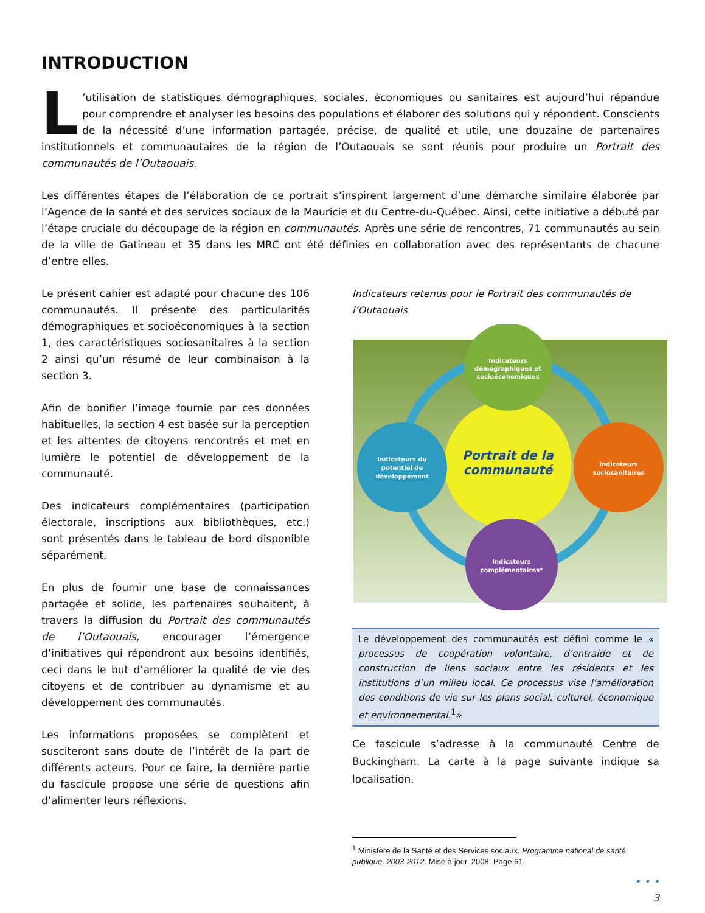INTRODUCTION
L’utilisation de statistiques démographiques, sociales, économiques ou sanitaires est aujourd’hui répandue pour comprendre et analyser les besoins des populations et élaborer des solutions qui y répondent. Conscients de la nécessité d’une information partagée, précise, de qualité et utile, une douzaine de partenaires institutionnels et communautaires de la région de l’Outaouais se sont réunis pour produire un Portrait des communautés de l’Outaouais.
Les différentes étapes de l’élaboration de ce portrait s’inspirent largement d’une démarche similaire élaborée par l’Agence de la santé et des services sociaux de la Mauricie et du Centre-du-Québec. Ainsi, cette initiative a débuté par l’étape cruciale du découpage de la région en communautés. Après une série de rencontres, 71 communautés au sein de la ville de Gatineau et 35 dans les MRC ont été définies en collaboration avec des représentants de chacune d’entre elles.
Le présent cahier est adapté pour chacune des 106 communautés. Il présente des particularités démographiques et socioéconomiques à la section 1, des caractéristiques sociosanitaires à la section 2 ainsi qu’un résumé de leur combinaison à la section 3.
Afin de bonifier l’image fournie par ces données habituelles, la section 4 est basée sur la perception et les attentes de citoyens rencontrés et met en lumière le potentiel de développement de la communauté.
Des indicateurs complémentaires (participation électorale, inscriptions aux bibliothèques, etc.) sont présentés dans le tableau de bord disponible séparément.
En plus de fournir une base de connaissances partagée et solide, les partenaires souhaitent, à travers la diffusion du Portrait des communautés de l’Outaouais, encourager l’émergence d’initiatives qui répondront aux besoins identifiés, ceci dans le but d’améliorer la qualité de vie des citoyens et de contribuer au dynamisme et au développement des communautés.
Les informations proposées se complètent et susciteront sans doute de l’intérêt de la part de différents acteurs. Pour ce faire, la dernière partie du fascicule propose une série de questions afin d’alimenter leurs réflexions.
Indicateurs retenus pour le Portrait des communautés de l’Outaouais
Portrait de la
communauté
Indicateurs
démographiques et
socioéconomiques
Indicateurs du
potentiel de
développement
Indicateurs
sociosanitaires
Indicateurs
complémentaires*
Le développement des communautés est défini comme le « processus de coopération volontaire, d’entraide et de construction de liens sociaux entre les résidents et les institutions d’un milieu local. Ce processus vise l’amélioration des conditions de vie sur les plans social, culturel, économique et environnemental.<sup>1</sup>»
Ce fascicule s’adresse à la communauté Centre de Buckingham. La carte à la page suivante indique sa localisation.
<sup>1</sup> Ministère de la Santé et des Services sociaux. Programme national de santé publique, 2003-2012. Mise à jour, 2008. Page 61.
• • •
3